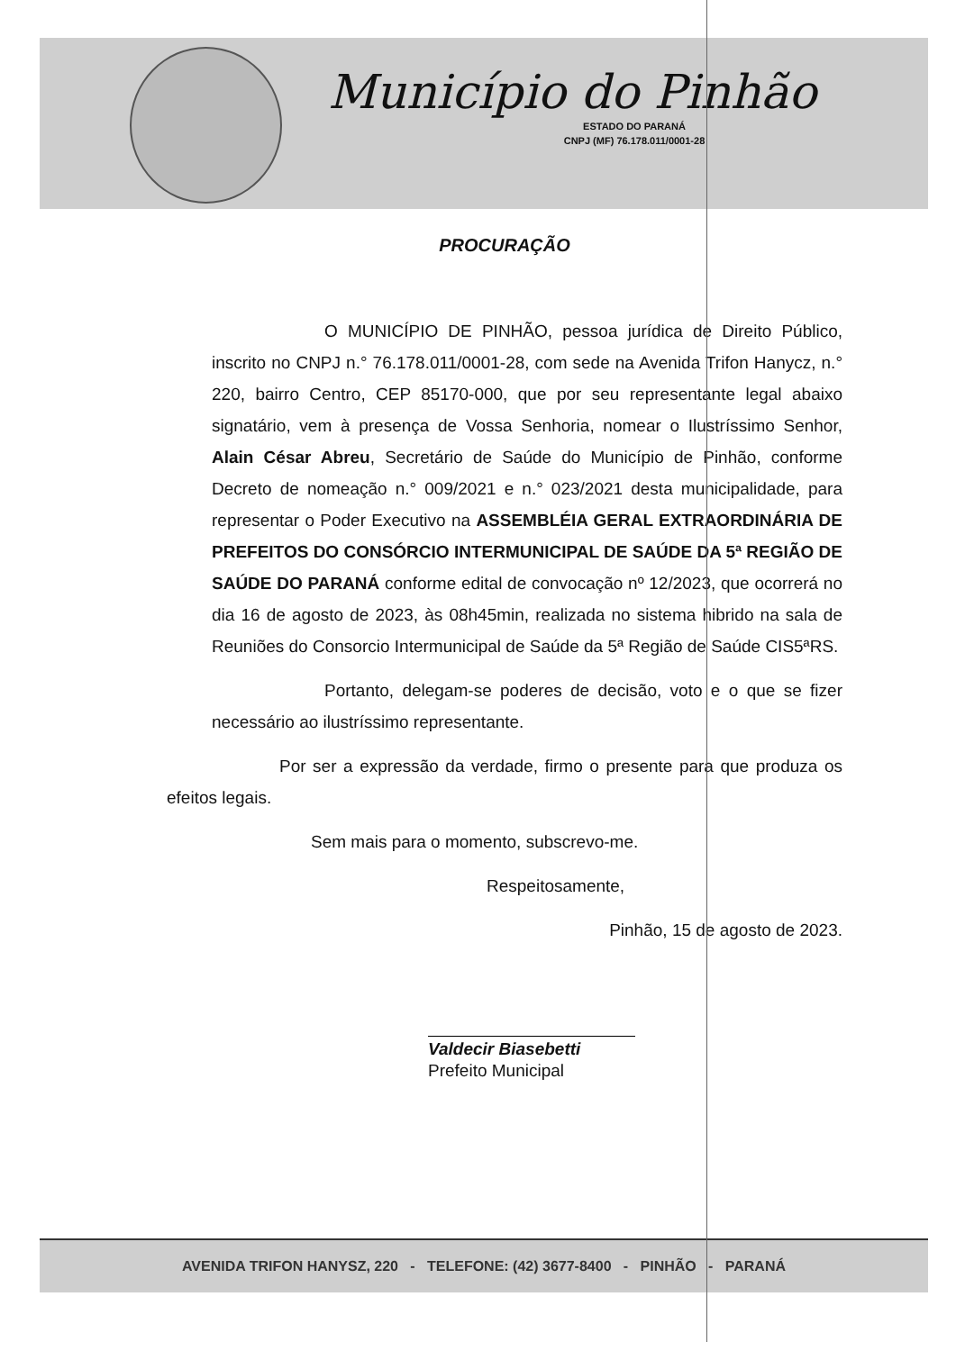Município do Pinhão
ESTADO DO PARANÁ
CNPJ (MF) 76.178.011/0001-28
PROCURAÇÃO
O MUNICÍPIO DE PINHÃO, pessoa jurídica de Direito Público, inscrito no CNPJ n.° 76.178.011/0001-28, com sede na Avenida Trifon Hanycz, n.° 220, bairro Centro, CEP 85170-000, que por seu representante legal abaixo signatário, vem à presença de Vossa Senhoria, nomear o Ilustríssimo Senhor, Alain César Abreu, Secretário de Saúde do Município de Pinhão, conforme Decreto de nomeação n.° 009/2021 e n.° 023/2021 desta municipalidade, para representar o Poder Executivo na ASSEMBLÉIA GERAL EXTRAORDINÁRIA DE PREFEITOS DO CONSÓRCIO INTERMUNICIPAL DE SAÚDE DA 5ª REGIÃO DE SAÚDE DO PARANÁ conforme edital de convocação nº 12/2023, que ocorrerá no dia 16 de agosto de 2023, às 08h45min, realizada no sistema hibrido na sala de Reuniões do Consorcio Intermunicipal de Saúde da 5ª Região de Saúde CIS5ªRS.
Portanto, delegam-se poderes de decisão, voto e o que se fizer necessário ao ilustríssimo representante.
Por ser a expressão da verdade, firmo o presente para que produza os efeitos legais.
Sem mais para o momento, subscrevo-me.
Respeitosamente,
Pinhão, 15 de agosto de 2023.
Valdecir Biasebetti
Prefeito Municipal
AVENIDA TRIFON HANYSZ, 220 - TELEFONE: (42) 3677-8400 - PINHÃO - PARANÁ